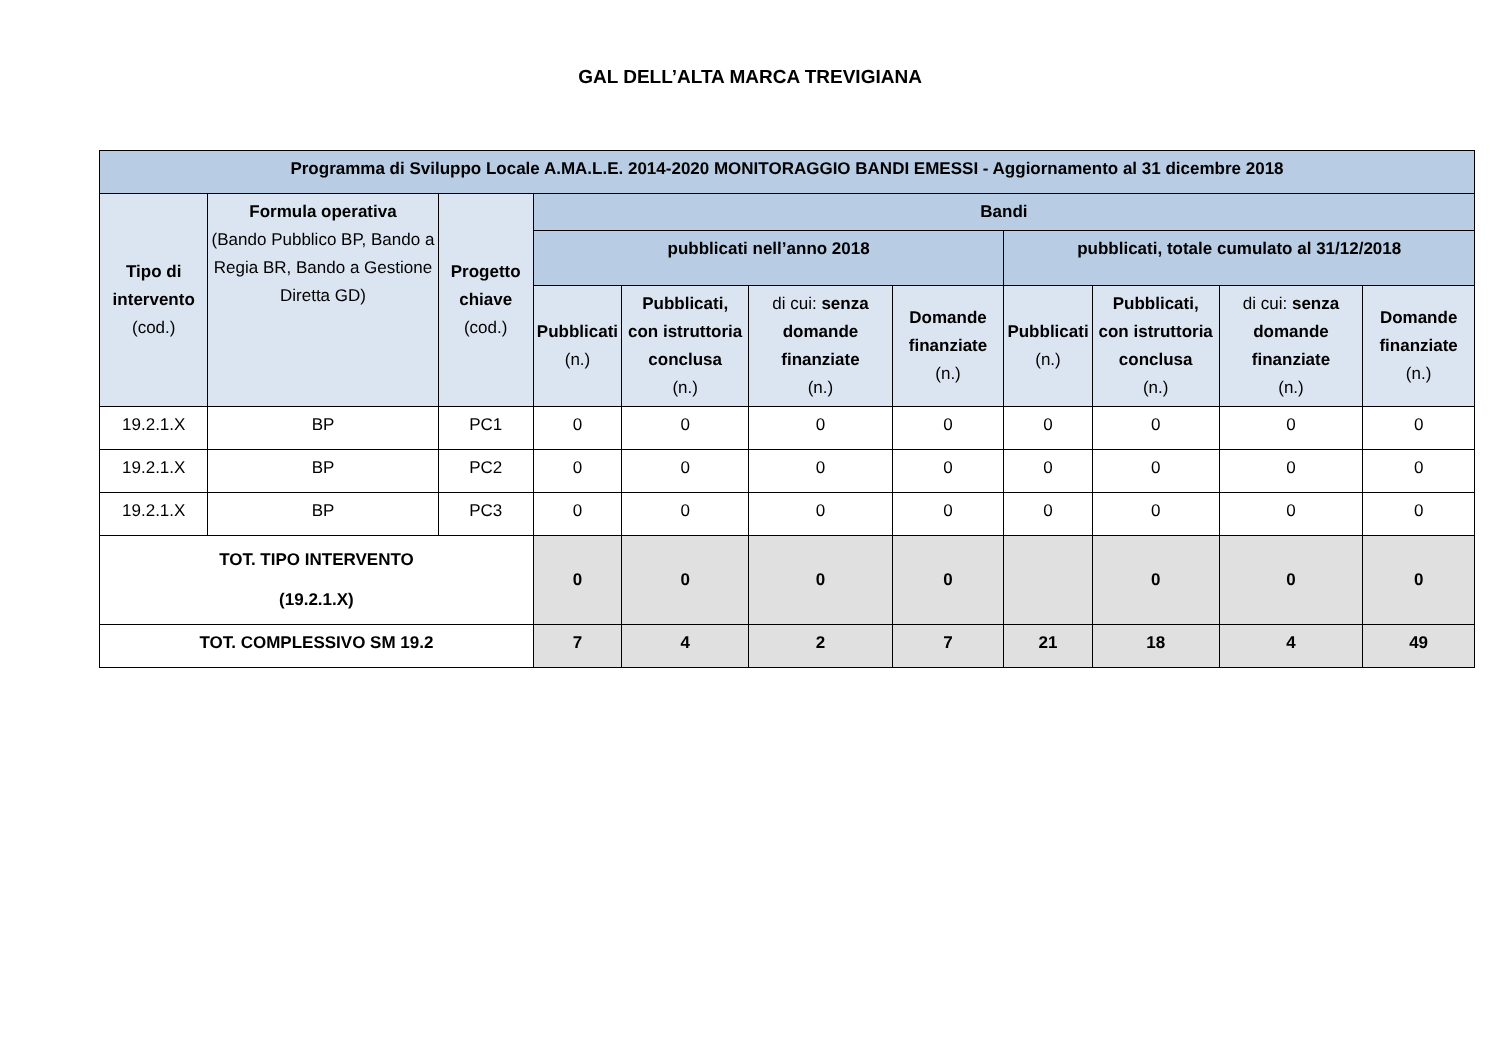GAL DELL’ALTA MARCA TREVIGIANA
| Programma di Sviluppo Locale A.MA.L.E. 2014-2020 MONITORAGGIO BANDI EMESSI - Aggiornamento al 31 dicembre 2018 | | | | | | | | | | |
| --- | --- | --- | --- | --- | --- | --- | --- | --- | --- | --- |
| Tipo di intervento (cod.) | Formula operativa (Bando Pubblico BP, Bando a Regia BR, Bando a Gestione Diretta GD) | Progetto chiave (cod.) | Bandi | | | | | | | |
| | | | pubblicati nell’anno 2018 | | | | pubblicati, totale cumulato al 31/12/2018 | | | |
| | | | Pubblicati (n.) | Pubblicati, con istruttoria conclusa (n.) | di cui: senza domande finanziate (n.) | Domande finanziate (n.) | Pubblicati (n.) | Pubblicati, con istruttoria conclusa (n.) | di cui: senza domande finanziate (n.) | Domande finanziate (n.) |
| 19.2.1.X | BP | PC1 | 0 | 0 | 0 | 0 | 0 | 0 | 0 | 0 |
| 19.2.1.X | BP | PC2 | 0 | 0 | 0 | 0 | 0 | 0 | 0 | 0 |
| 19.2.1.X | BP | PC3 | 0 | 0 | 0 | 0 | 0 | 0 | 0 | 0 |
| TOT. TIPO INTERVENTO (19.2.1.X) | | | 0 | 0 | 0 | 0 | | 0 | 0 | 0 |
| TOT. COMPLESSIVO SM 19.2 | | | 7 | 4 | 2 | 7 | 21 | 18 | 4 | 49 |